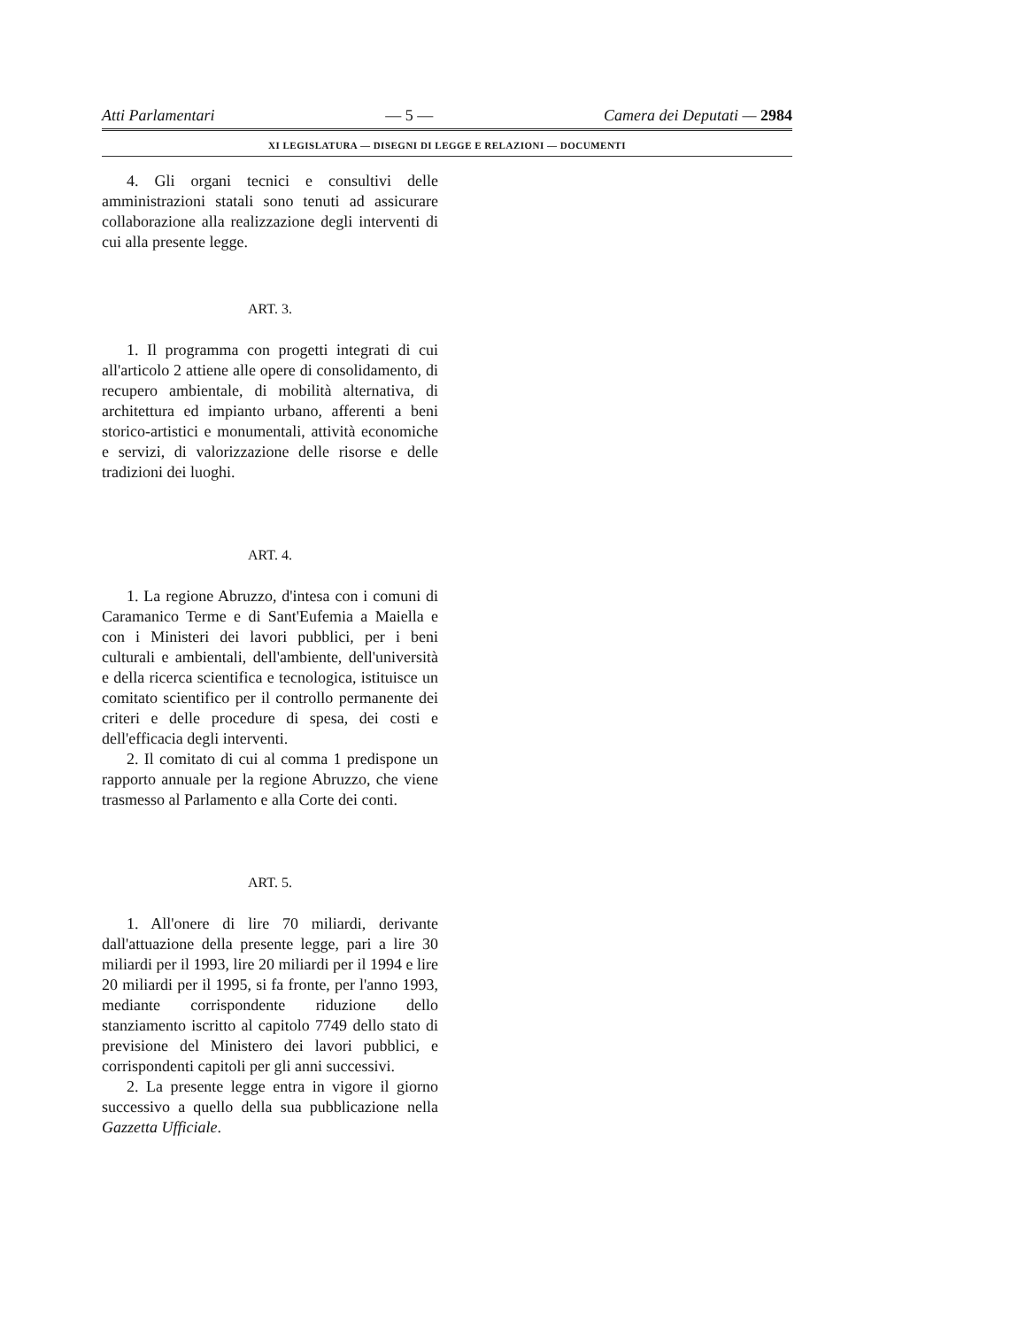Atti Parlamentari — 5 — Camera dei Deputati — 2984
XI LEGISLATURA — DISEGNI DI LEGGE E RELAZIONI — DOCUMENTI
4. Gli organi tecnici e consultivi delle amministrazioni statali sono tenuti ad assicurare collaborazione alla realizzazione degli interventi di cui alla presente legge.
ART. 3.
1. Il programma con progetti integrati di cui all'articolo 2 attiene alle opere di consolidamento, di recupero ambientale, di mobilità alternativa, di architettura ed impianto urbano, afferenti a beni storico-artistici e monumentali, attività economiche e servizi, di valorizzazione delle risorse e delle tradizioni dei luoghi.
ART. 4.
1. La regione Abruzzo, d'intesa con i comuni di Caramanico Terme e di Sant'Eufemia a Maiella e con i Ministeri dei lavori pubblici, per i beni culturali e ambientali, dell'ambiente, dell'università e della ricerca scientifica e tecnologica, istituisce un comitato scientifico per il controllo permanente dei criteri e delle procedure di spesa, dei costi e dell'efficacia degli interventi.
2. Il comitato di cui al comma 1 predispone un rapporto annuale per la regione Abruzzo, che viene trasmesso al Parlamento e alla Corte dei conti.
ART. 5.
1. All'onere di lire 70 miliardi, derivante dall'attuazione della presente legge, pari a lire 30 miliardi per il 1993, lire 20 miliardi per il 1994 e lire 20 miliardi per il 1995, si fa fronte, per l'anno 1993, mediante corrispondente riduzione dello stanziamento iscritto al capitolo 7749 dello stato di previsione del Ministero dei lavori pubblici, e corrispondenti capitoli per gli anni successivi.
2. La presente legge entra in vigore il giorno successivo a quello della sua pubblicazione nella Gazzetta Ufficiale.